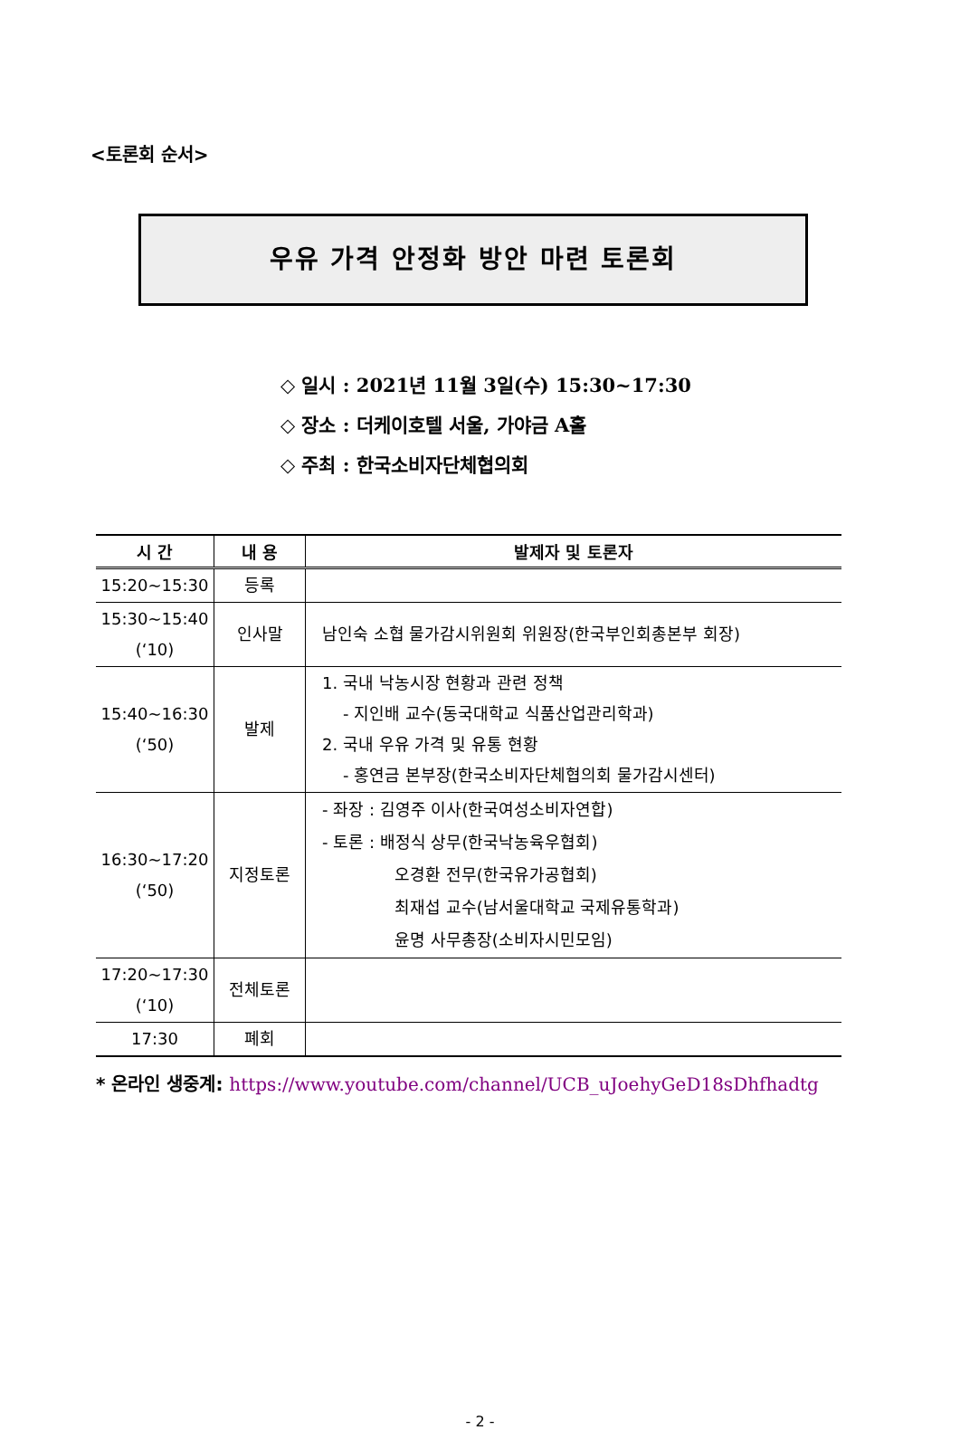<토론회 순서>
우유 가격 안정화 방안 마련 토론회
◇ 일시 : 2021년 11월 3일(수) 15:30~17:30
◇ 장소 : 더케이호텔 서울, 가야금 A홀
◇ 주최 : 한국소비자단체협의회
| 시 간 | 내 용 | 발제자 및 토론자 |
| --- | --- | --- |
| 15:20~15:30 | 등록 | |
| 15:30~15:40 (‘10) | 인사말 | 남인숙 소협 물가감시위원회 위원장(한국부인회총본부 회장) |
| 15:40~16:30 (‘50) | 발제 | 1. 국내 낙농시장 현황과 관련 정책 - 지인배 교수(동국대학교 식품산업관리학과) 2. 국내 우유 가격 및 유통 현황 - 홍연금 본부장(한국소비자단체협의회 물가감시센터) |
| 16:30~17:20 (‘50) | 지정토론 | - 좌장 : 김영주 이사(한국여성소비자연합) - 토론 : 배정식 상무(한국낙농육우협회) 오경환 전무(한국유가공협회) 최재섭 교수(남서울대학교 국제유통학과) 윤명 사무총장(소비자시민모임) |
| 17:20~17:30 (‘10) | 전체토론 | |
| 17:30 | 폐회 | |
* 온라인 생중계: https://www.youtube.com/channel/UCB_uJoehyGeD18sDhfhadtg
- 2 -